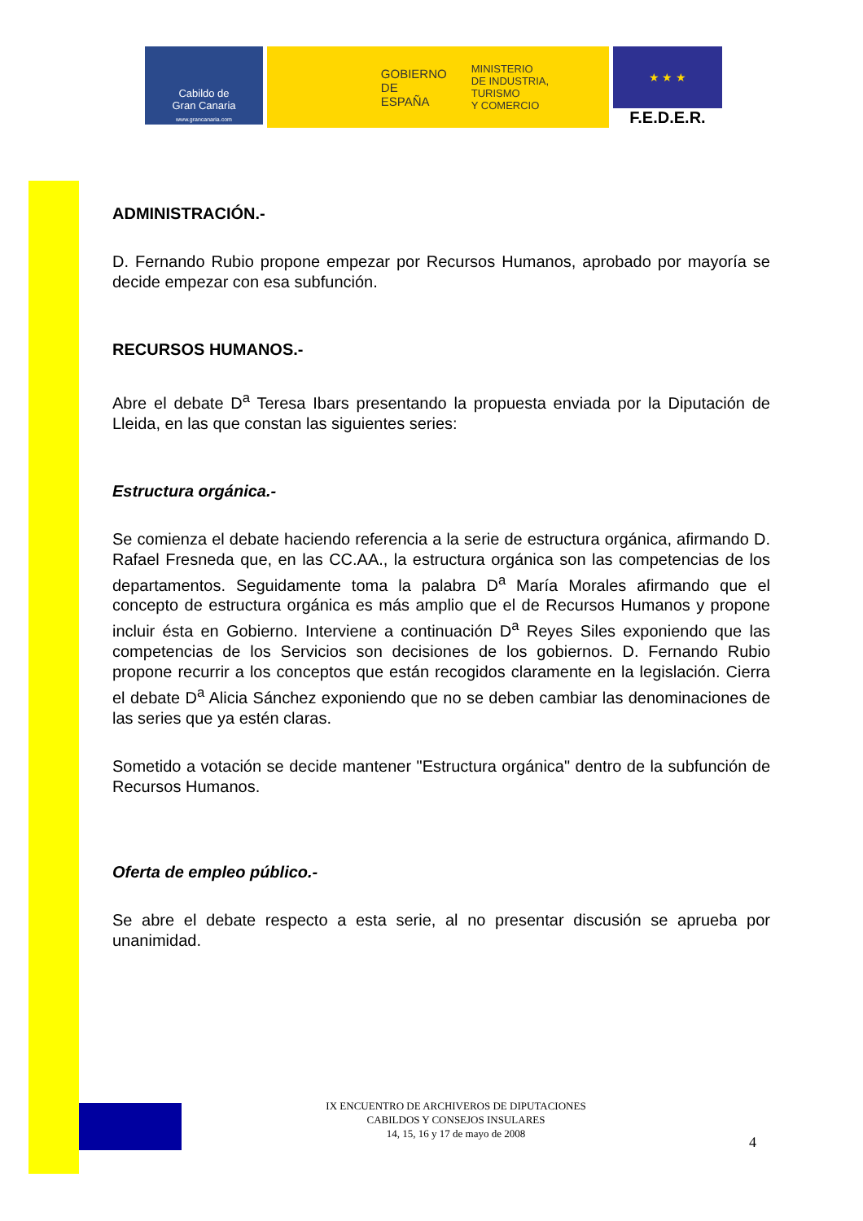Cabildo de
Gran Canaria
www.grancanaria.com
GOBIERNO
DE ESPAÑA
MINISTERIO
DE INDUSTRIA, TURISMO
Y COMERCIO
★ ★ ★
F.E.D.E.R.
ADMINISTRACIÓN.-
D. Fernando Rubio propone empezar por Recursos Humanos, aprobado por mayoría se decide empezar con esa subfunción.
RECURSOS HUMANOS.-
Abre el debate D<sup>a</sup> Teresa Ibars presentando la propuesta enviada por la Diputación de Lleida, en las que constan las siguientes series:
Estructura orgánica.-
Se comienza el debate haciendo referencia a la serie de estructura orgánica, afirmando D. Rafael Fresneda que, en las CC.AA., la estructura orgánica son las competencias de los departamentos. Seguidamente toma la palabra D<sup>a</sup> María Morales afirmando que el concepto de estructura orgánica es más amplio que el de Recursos Humanos y propone incluir ésta en Gobierno. Interviene a continuación D<sup>a</sup> Reyes Siles exponiendo que las competencias de los Servicios son decisiones de los gobiernos. D. Fernando Rubio propone recurrir a los conceptos que están recogidos claramente en la legislación. Cierra el debate D<sup>a</sup> Alicia Sánchez exponiendo que no se deben cambiar las denominaciones de las series que ya estén claras.
Sometido a votación se decide mantener "Estructura orgánica" dentro de la subfunción de Recursos Humanos.
Oferta de empleo público.-
Se abre el debate respecto a esta serie, al no presentar discusión se aprueba por unanimidad.
IX ENCUENTRO DE ARCHIVEROS DE DIPUTACIONES
CABILDOS Y CONSEJOS INSULARES
14, 15, 16 y 17 de mayo de 2008
4